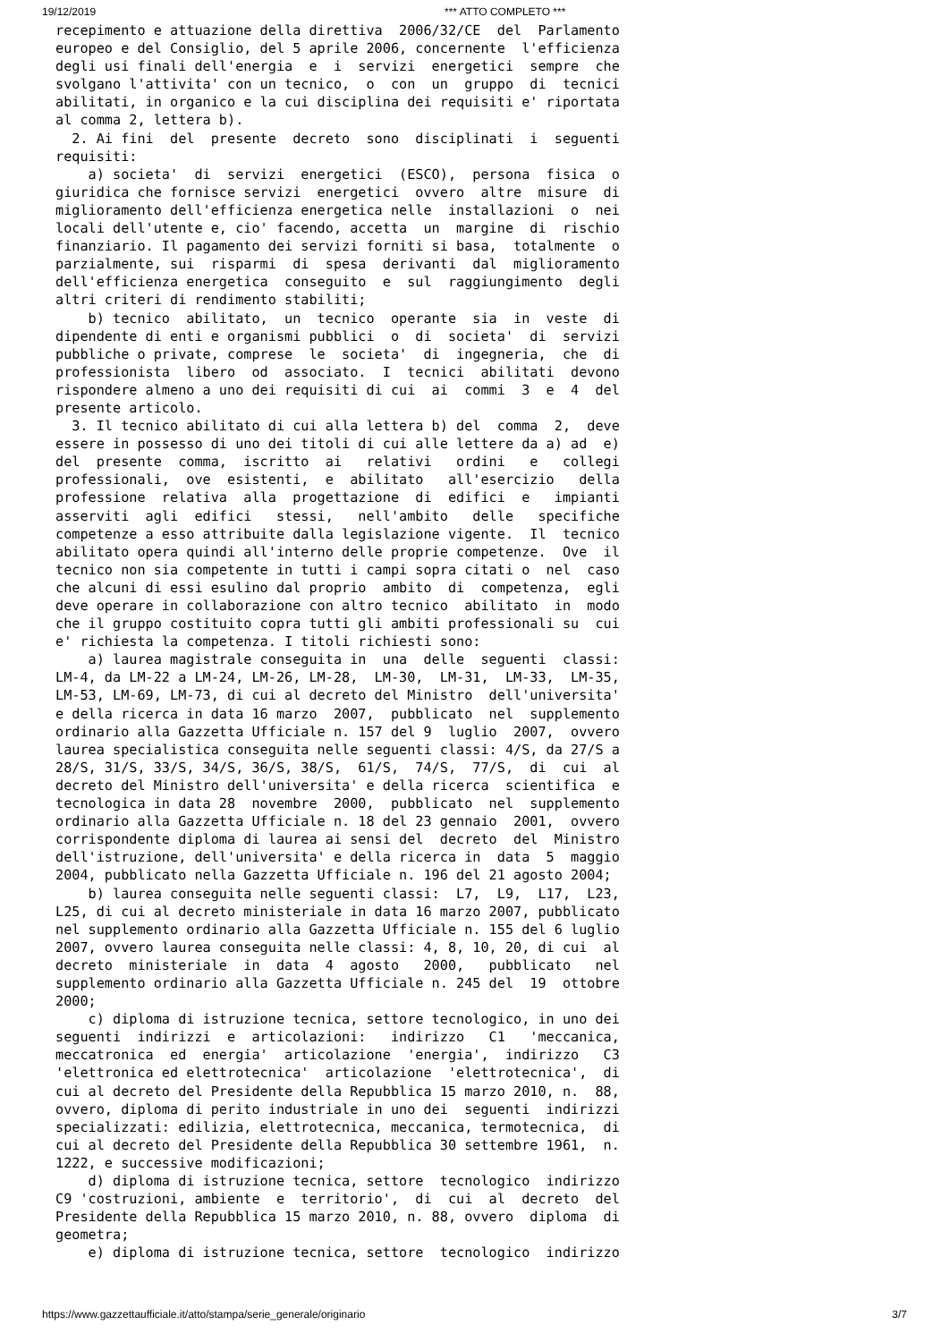19/12/2019 *** ATTO COMPLETO ***
recepimento e attuazione della direttiva  2006/32/CE  del  Parlamento
europeo e del Consiglio, del 5 aprile 2006, concernente  l'efficienza
degli usi finali dell'energia  e  i  servizi  energetici  sempre  che
svolgano l'attivita' con un tecnico,  o  con  un  gruppo  di  tecnici
abilitati, in organico e la cui disciplina dei requisiti e' riportata
al comma 2, lettera b).
  2. Ai fini  del  presente  decreto  sono  disciplinati  i  seguenti
requisiti:
    a) societa'  di  servizi  energetici  (ESCO),  persona  fisica  o
giuridica che fornisce servizi  energetici  ovvero  altre  misure  di
miglioramento dell'efficienza energetica nelle  installazioni  o  nei
locali dell'utente e, cio' facendo, accetta  un  margine  di  rischio
finanziario. Il pagamento dei servizi forniti si basa,  totalmente  o
parzialmente, sui  risparmi  di  spesa  derivanti  dal  miglioramento
dell'efficienza energetica  conseguito  e  sul  raggiungimento  degli
altri criteri di rendimento stabiliti;
    b) tecnico  abilitato,  un  tecnico  operante  sia  in  veste  di
dipendente di enti e organismi pubblici  o  di  societa'  di  servizi
pubbliche o private, comprese  le  societa'  di  ingegneria,  che  di
professionista  libero  od  associato.  I  tecnici  abilitati  devono
rispondere almeno a uno dei requisiti di cui  ai  commi  3  e  4  del
presente articolo.
  3. Il tecnico abilitato di cui alla lettera b) del  comma  2,  deve
essere in possesso di uno dei titoli di cui alle lettere da a) ad  e)
del  presente  comma,  iscritto  ai   relativi   ordini   e   collegi
professionali,  ove  esistenti,  e  abilitato   all'esercizio   della
professione  relativa  alla  progettazione  di  edifici  e   impianti
asserviti  agli  edifici   stessi,   nell'ambito   delle   specifiche
competenze a esso attribuite dalla legislazione vigente.  Il  tecnico
abilitato opera quindi all'interno delle proprie competenze.  Ove  il
tecnico non sia competente in tutti i campi sopra citati o  nel  caso
che alcuni di essi esulino dal proprio  ambito  di  competenza,  egli
deve operare in collaborazione con altro tecnico  abilitato  in  modo
che il gruppo costituito copra tutti gli ambiti professionali su  cui
e' richiesta la competenza. I titoli richiesti sono:
    a) laurea magistrale conseguita in  una  delle  seguenti  classi:
LM-4, da LM-22 a LM-24, LM-26, LM-28,  LM-30,  LM-31,  LM-33,  LM-35,
LM-53, LM-69, LM-73, di cui al decreto del Ministro  dell'universita'
e della ricerca in data 16 marzo  2007,  pubblicato  nel  supplemento
ordinario alla Gazzetta Ufficiale n. 157 del 9  luglio  2007,  ovvero
laurea specialistica conseguita nelle seguenti classi: 4/S, da 27/S a
28/S, 31/S, 33/S, 34/S, 36/S, 38/S,  61/S,  74/S,  77/S,  di  cui  al
decreto del Ministro dell'universita' e della ricerca  scientifica  e
tecnologica in data 28  novembre  2000,  pubblicato  nel  supplemento
ordinario alla Gazzetta Ufficiale n. 18 del 23 gennaio  2001,  ovvero
corrispondente diploma di laurea ai sensi del  decreto  del  Ministro
dell'istruzione, dell'universita' e della ricerca in  data  5  maggio
2004, pubblicato nella Gazzetta Ufficiale n. 196 del 21 agosto 2004;
    b) laurea conseguita nelle seguenti classi:  L7,  L9,  L17,  L23,
L25, di cui al decreto ministeriale in data 16 marzo 2007, pubblicato
nel supplemento ordinario alla Gazzetta Ufficiale n. 155 del 6 luglio
2007, ovvero laurea conseguita nelle classi: 4, 8, 10, 20, di cui  al
decreto  ministeriale  in  data  4  agosto   2000,   pubblicato   nel
supplemento ordinario alla Gazzetta Ufficiale n. 245 del  19  ottobre
2000;
    c) diploma di istruzione tecnica, settore tecnologico, in uno dei
seguenti  indirizzi  e  articolazioni:   indirizzo   C1   'meccanica,
meccatronica  ed  energia'  articolazione  'energia',  indirizzo   C3
'elettronica ed elettrotecnica'  articolazione  'elettrotecnica',  di
cui al decreto del Presidente della Repubblica 15 marzo 2010, n.  88,
ovvero, diploma di perito industriale in uno dei  seguenti  indirizzi
specializzati: edilizia, elettrotecnica, meccanica, termotecnica,  di
cui al decreto del Presidente della Repubblica 30 settembre 1961,  n.
1222, e successive modificazioni;
    d) diploma di istruzione tecnica, settore  tecnologico  indirizzo
C9 'costruzioni, ambiente  e  territorio',  di  cui  al  decreto  del
Presidente della Repubblica 15 marzo 2010, n. 88, ovvero  diploma  di
geometra;
    e) diploma di istruzione tecnica, settore  tecnologico  indirizzo
https://www.gazzettaufficiale.it/atto/stampa/serie_generale/originario 3/7